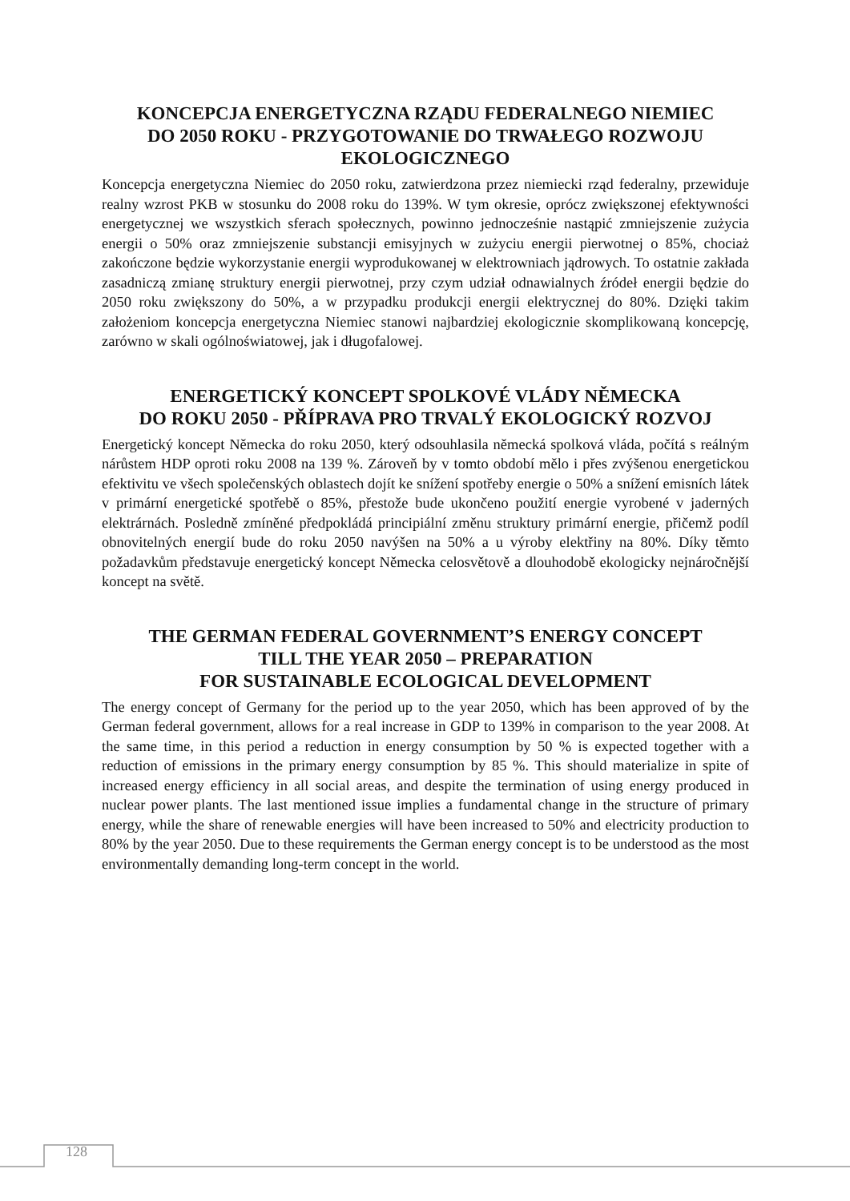KONCEPCJA ENERGETYCZNA RZĄDU FEDERALNEGO NIEMIEC
DO 2050 ROKU - PRZYGOTOWANIE DO TRWAŁEGO ROZWOJU
EKOLOGICZNEGO
Koncepcja energetyczna Niemiec do 2050 roku, zatwierdzona przez niemiecki rząd federalny, przewiduje realny wzrost PKB w stosunku do 2008 roku do 139%. W tym okresie, oprócz zwiększonej efektywności energetycznej we wszystkich sferach społecznych, powinno jednocześnie nastąpić zmniejszenie zużycia energii o 50% oraz zmniejszenie substancji emisyjnych w zużyciu energii pierwotnej o 85%, chociaż zakończone będzie wykorzystanie energii wyprodukowanej w elektrowniach jądrowych. To ostatnie zakłada zasadniczą zmianę struktury energii pierwotnej, przy czym udział odnawialnych źródeł energii będzie do 2050 roku zwiększony do 50%, a w przypadku produkcji energii elektrycznej do 80%. Dzięki takim założeniom koncepcja energetyczna Niemiec stanowi najbardziej ekologicznie skomplikowaną koncepcję, zarówno w skali ogólnoświatowej, jak i długofalowej.
ENERGETICKÝ KONCEPT SPOLKOVÉ VLÁDY NĚMECKA
DO ROKU 2050 - PŘÍPRAVA PRO TRVALÝ EKOLOGICKÝ ROZVOJ
Energetický koncept Německa do roku 2050, který odsouhlasila německá spolková vláda, počítá s reálným nárůstem HDP oproti roku 2008 na 139 %. Zároveň by v tomto období mělo i přes zvýšenou energetickou efektivitu ve všech společenských oblastech dojít ke snížení spotřeby energie o 50% a snížení emisních látek v primární energetické spotřebě o 85%, přestože bude ukončeno použití energie vyrobené v jaderných elektrárnách. Posledně zmíněné předpokládá principiální změnu struktury primární energie, přičemž podíl obnovitelných energií bude do roku 2050 navýšen na 50% a u výroby elektřiny na 80%. Díky těmto požadavkům představuje energetický koncept Německa celosvětově a dlouhodobě ekologicky nejnáročnější koncept na světě.
THE GERMAN FEDERAL GOVERNMENT’S ENERGY CONCEPT
TILL THE YEAR 2050 – PREPARATION
FOR SUSTAINABLE ECOLOGICAL DEVELOPMENT
The energy concept of Germany for the period up to the year 2050, which has been approved of by the German federal government, allows for a real increase in GDP to 139% in comparison to the year 2008. At the same time, in this period a reduction in energy consumption by 50 % is expected together with a reduction of emissions in the primary energy consumption by 85 %. This should materialize in spite of increased energy efficiency in all social areas, and despite the termination of using energy produced in nuclear power plants. The last mentioned issue implies a fundamental change in the structure of primary energy, while the share of renewable energies will have been increased to 50% and electricity production to 80% by the year 2050. Due to these requirements the German energy concept is to be understood as the most environmentally demanding long-term concept in the world.
128